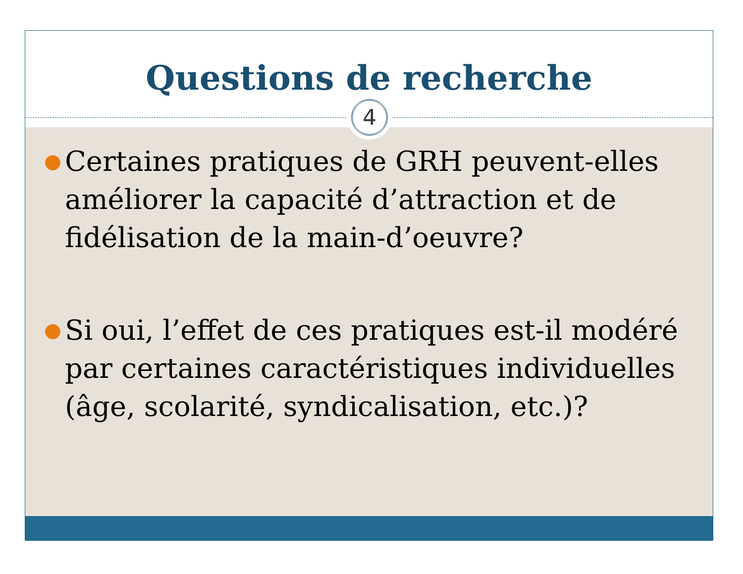Questions de recherche
4
● Certaines pratiques de GRH peuvent-elles améliorer la capacité d’attraction et de fidélisation de la main-d’oeuvre?
● Si oui, l’effet de ces pratiques est-il modéré par certaines caractéristiques individuelles (âge, scolarité, syndicalisation, etc.)?